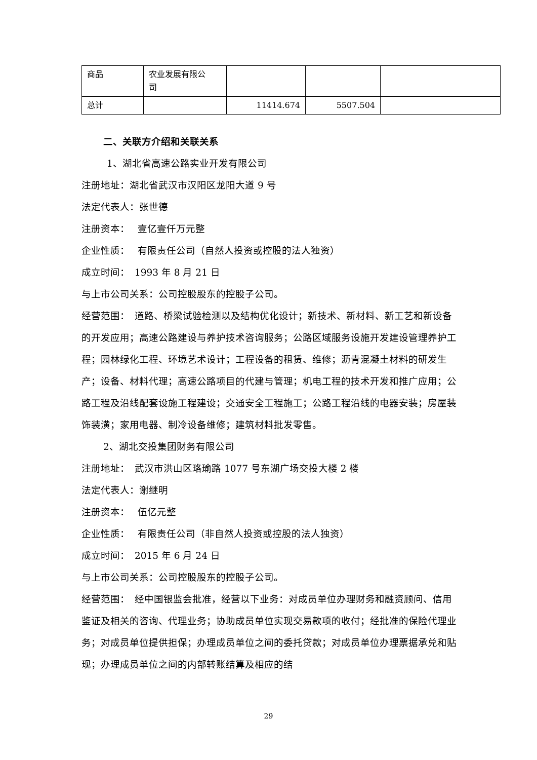| 商品 | 农业发展有限公 司 | | | |
| 总计 | | 11414.674 | 5507.504 | |
二、关联方介绍和关联关系
1、湖北省高速公路实业开发有限公司
注册地址：湖北省武汉市汉阳区龙阳大道 9 号
法定代表人：张世德
注册资本：　 壹亿壹仟万元整
企业性质：　 有限责任公司（自然人投资或控股的法人独资）
成立时间：　1993 年 8 月 21 日
与上市公司关系：公司控股股东的控股子公司。
经营范围：　道路、桥梁试验检测以及结构优化设计；新技术、新材料、新工艺和新设备的开发应用；高速公路建设与养护技术咨询服务；公路区域服务设施开发建设管理养护工程；园林绿化工程、环境艺术设计；工程设备的租赁、维修；沥青混凝土材料的研发生产；设备、材料代理；高速公路项目的代建与管理；机电工程的技术开发和推广应用；公路工程及沿线配套设施工程建设；交通安全工程施工；公路工程沿线的电器安装；房屋装饰装潢；家用电器、制冷设备维修；建筑材料批发零售。
2、湖北交投集团财务有限公司
注册地址：　武汉市洪山区珞瑜路 1077 号东湖广场交投大楼 2 楼
法定代表人：谢继明
注册资本：　 伍亿元整
企业性质：　 有限责任公司（非自然人投资或控股的法人独资）
成立时间：　2015 年 6 月 24 日
与上市公司关系：公司控股股东的控股子公司。
经营范围：　经中国银监会批准，经营以下业务：对成员单位办理财务和融资顾问、信用鉴证及相关的咨询、代理业务；协助成员单位实现交易款项的收付；经批准的保险代理业务；对成员单位提供担保；办理成员单位之间的委托贷款；对成员单位办理票据承兑和贴现；办理成员单位之间的内部转账结算及相应的结
29